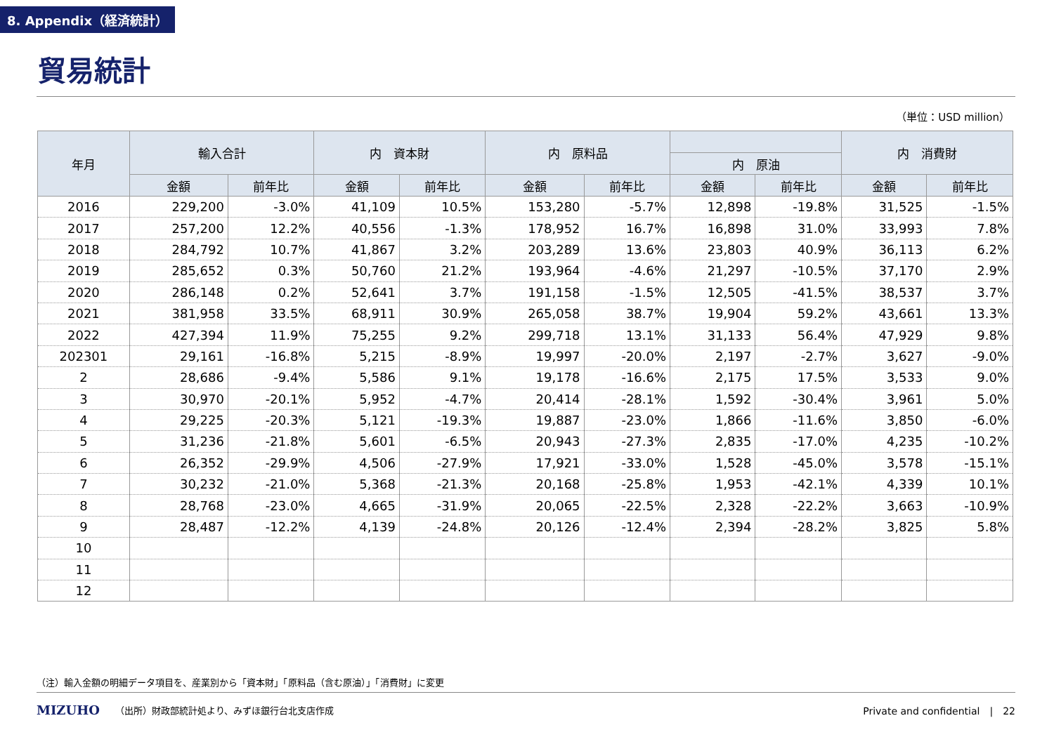8. Appendix（経済統計）
貿易統計
（単位：USD million）
| 年月 | 輸入合計 | | 内 資本財 | | 内 原料品 | | | | 内 消費財 | |
| --- | --- | --- | --- | --- | --- | --- | --- | --- | --- | --- |
| | | | | | | | 内 原油 | | | |
| | 金額 | 前年比 | 金額 | 前年比 | 金額 | 前年比 | 金額 | 前年比 | 金額 | 前年比 |
| 2016 | 229,200 | -3.0% | 41,109 | 10.5% | 153,280 | -5.7% | 12,898 | -19.8% | 31,525 | -1.5% |
| 2017 | 257,200 | 12.2% | 40,556 | -1.3% | 178,952 | 16.7% | 16,898 | 31.0% | 33,993 | 7.8% |
| 2018 | 284,792 | 10.7% | 41,867 | 3.2% | 203,289 | 13.6% | 23,803 | 40.9% | 36,113 | 6.2% |
| 2019 | 285,652 | 0.3% | 50,760 | 21.2% | 193,964 | -4.6% | 21,297 | -10.5% | 37,170 | 2.9% |
| 2020 | 286,148 | 0.2% | 52,641 | 3.7% | 191,158 | -1.5% | 12,505 | -41.5% | 38,537 | 3.7% |
| 2021 | 381,958 | 33.5% | 68,911 | 30.9% | 265,058 | 38.7% | 19,904 | 59.2% | 43,661 | 13.3% |
| 2022 | 427,394 | 11.9% | 75,255 | 9.2% | 299,718 | 13.1% | 31,133 | 56.4% | 47,929 | 9.8% |
| 202301 | 29,161 | -16.8% | 5,215 | -8.9% | 19,997 | -20.0% | 2,197 | -2.7% | 3,627 | -9.0% |
| 2 | 28,686 | -9.4% | 5,586 | 9.1% | 19,178 | -16.6% | 2,175 | 17.5% | 3,533 | 9.0% |
| 3 | 30,970 | -20.1% | 5,952 | -4.7% | 20,414 | -28.1% | 1,592 | -30.4% | 3,961 | 5.0% |
| 4 | 29,225 | -20.3% | 5,121 | -19.3% | 19,887 | -23.0% | 1,866 | -11.6% | 3,850 | -6.0% |
| 5 | 31,236 | -21.8% | 5,601 | -6.5% | 20,943 | -27.3% | 2,835 | -17.0% | 4,235 | -10.2% |
| 6 | 26,352 | -29.9% | 4,506 | -27.9% | 17,921 | -33.0% | 1,528 | -45.0% | 3,578 | -15.1% |
| 7 | 30,232 | -21.0% | 5,368 | -21.3% | 20,168 | -25.8% | 1,953 | -42.1% | 4,339 | 10.1% |
| 8 | 28,768 | -23.0% | 4,665 | -31.9% | 20,065 | -22.5% | 2,328 | -22.2% | 3,663 | -10.9% |
| 9 | 28,487 | -12.2% | 4,139 | -24.8% | 20,126 | -12.4% | 2,394 | -28.2% | 3,825 | 5.8% |
| 10 | | | | | | | | | | |
| 11 | | | | | | | | | | |
| 12 | | | | | | | | | | |
（注）輸入金額の明細データ項目を、産業別から「資本財」「原料品（含む原油）」「消費財」に変更
MIZUHO （出所）財政部統計処より、みずほ銀行台北支店作成 Private and confidential　|　22